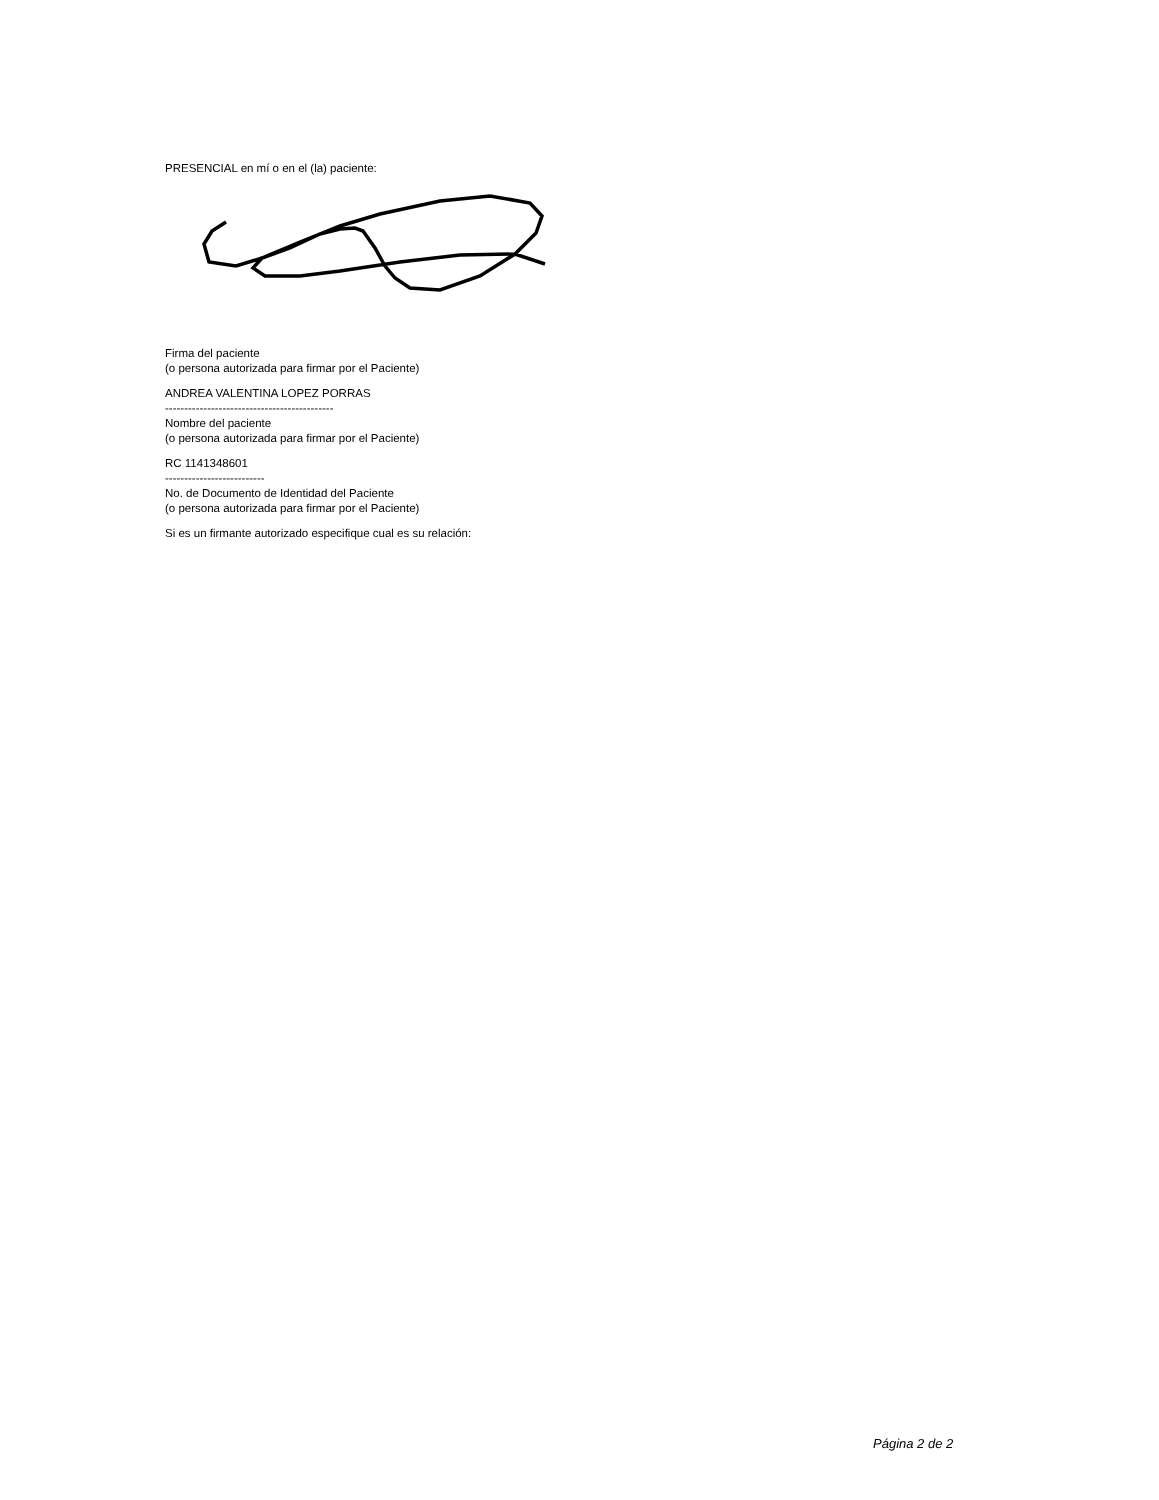PRESENCIAL en mí o en el (la) paciente:
Firma del paciente
(o persona autorizada para firmar por el Paciente)
ANDREA VALENTINA LOPEZ PORRAS
--------------------------------------------
Nombre del paciente
(o persona autorizada para firmar por el Paciente)
RC 1141348601
--------------------------
No. de Documento de Identidad del Paciente
(o persona autorizada para firmar por el Paciente)
Si es un firmante autorizado especifique cual es su relación:
Página 2 de 2